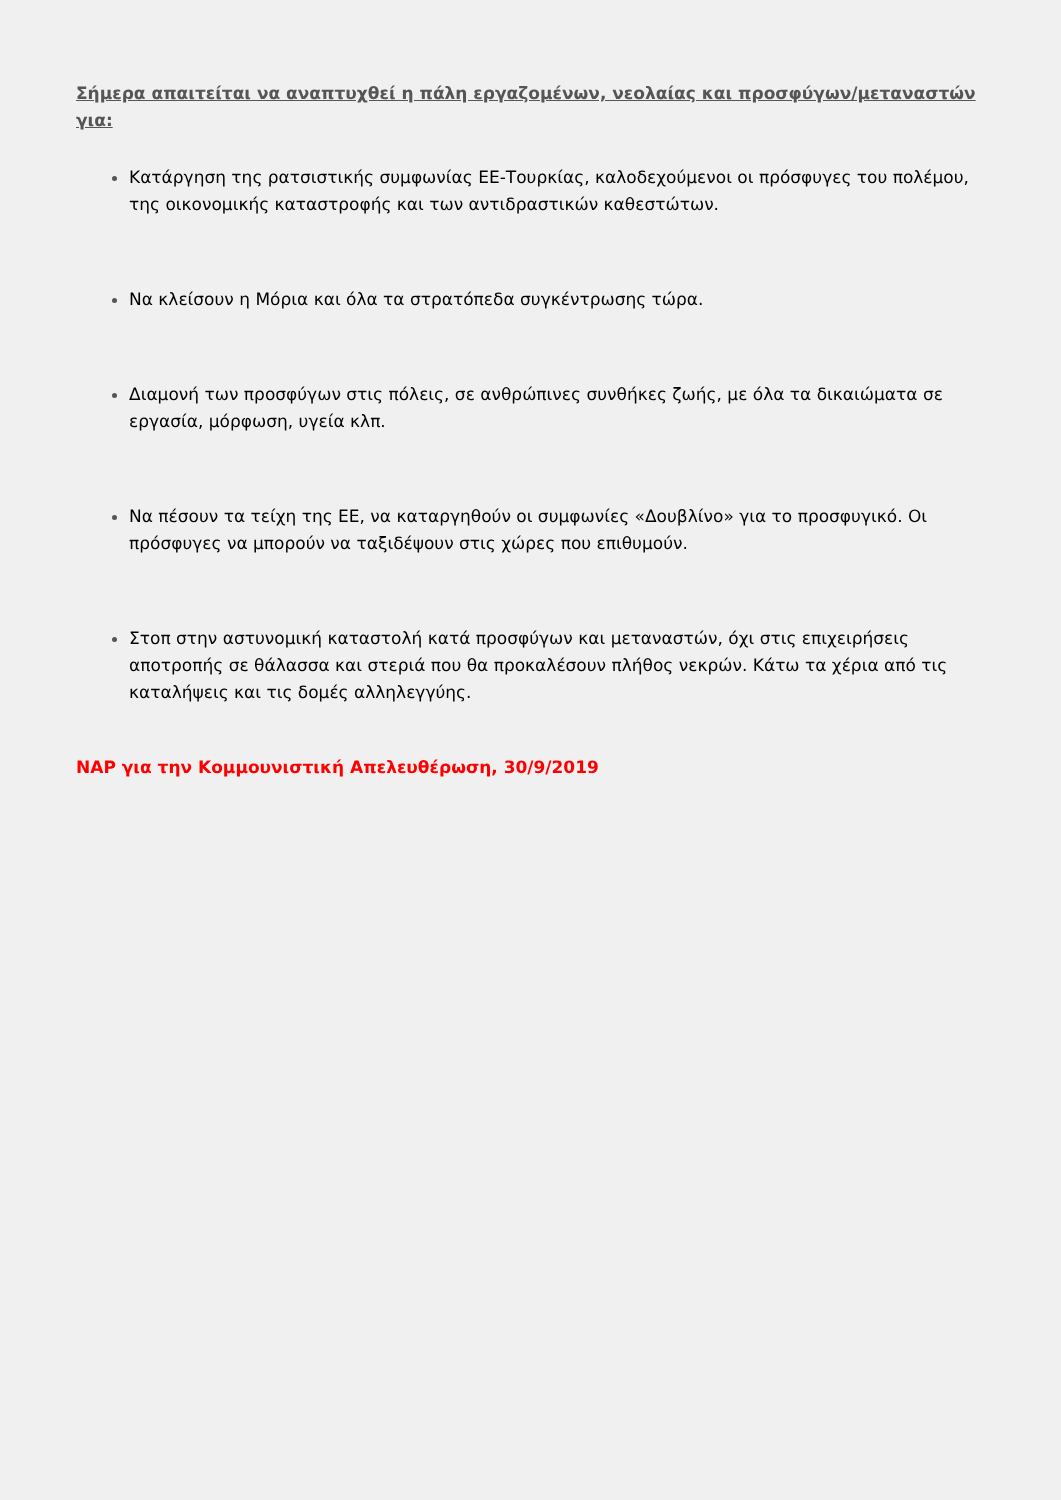Σήμερα απαιτείται να αναπτυχθεί η πάλη εργαζομένων, νεολαίας και προσφύγων/μεταναστών για:
Κατάργηση της ρατσιστικής συμφωνίας ΕΕ-Τουρκίας, καλοδεχούμενοι οι πρόσφυγες του πολέμου, της οικονομικής καταστροφής και των αντιδραστικών καθεστώτων.
Να κλείσουν η Μόρια και όλα τα στρατόπεδα συγκέντρωσης τώρα.
Διαμονή των προσφύγων στις πόλεις, σε ανθρώπινες συνθήκες ζωής, με όλα τα δικαιώματα σε εργασία, μόρφωση, υγεία κλπ.
Να πέσουν τα τείχη της ΕΕ, να καταργηθούν οι συμφωνίες «Δουβλίνο» για το προσφυγικό. Οι πρόσφυγες να μπορούν να ταξιδέψουν στις χώρες που επιθυμούν.
Στοπ στην αστυνομική καταστολή κατά προσφύγων και μεταναστών, όχι στις επιχειρήσεις αποτροπής σε θάλασσα και στεριά που θα προκαλέσουν πλήθος νεκρών. Κάτω τα χέρια από τις καταλήψεις και τις δομές αλληλεγγύης.
ΝΑΡ για την Κομμουνιστική Απελευθέρωση, 30/9/2019